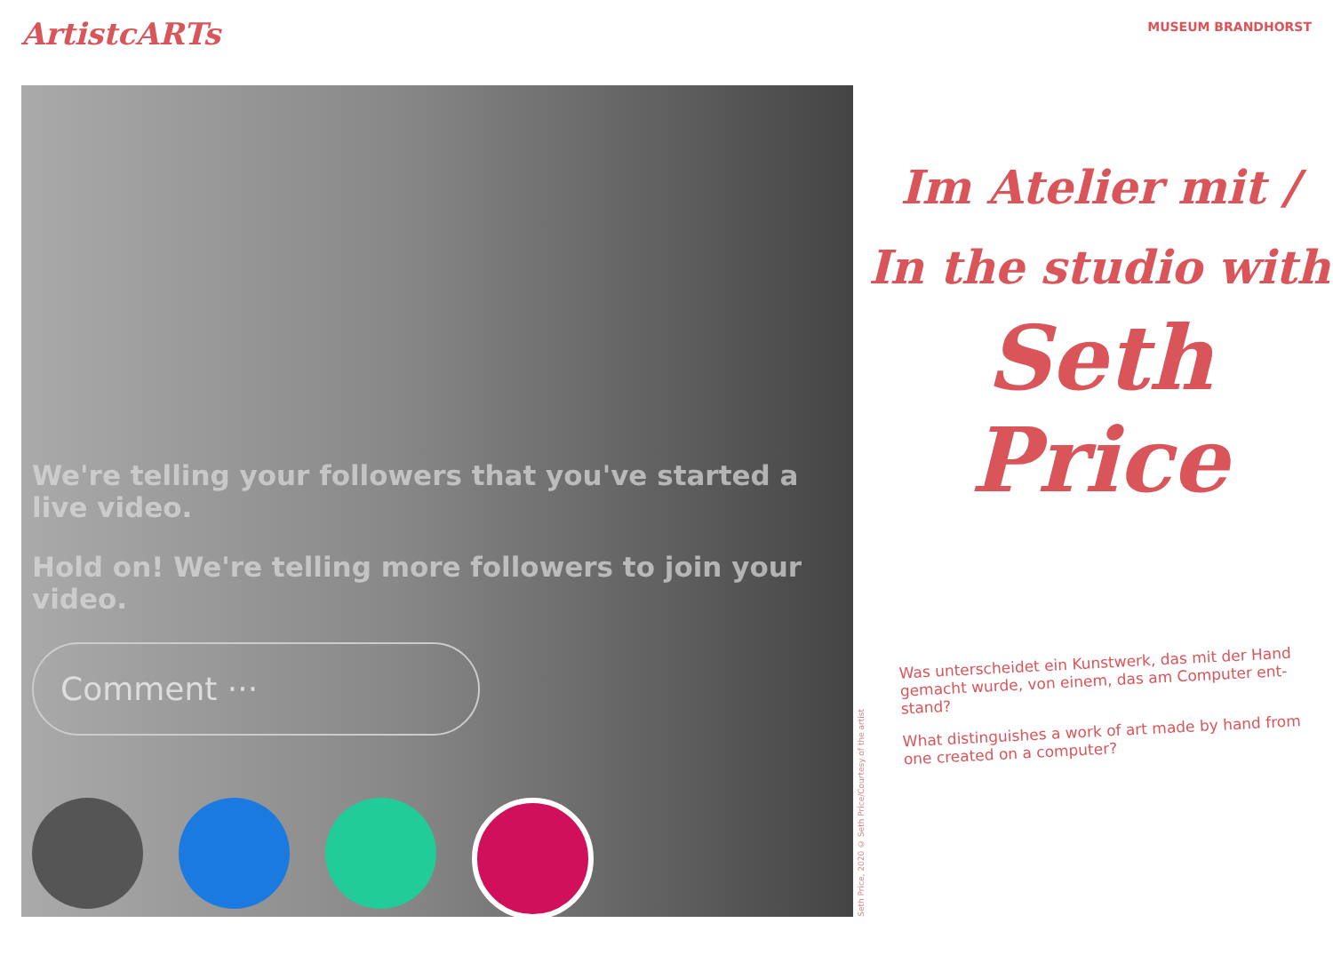ArtistcARTs
MUSEUM BRANDHORST
We're telling your followers that you've started a live video.
Hold on! We're telling more followers to join your video.
Comment ···
Seth Price, 2020 © Seth Price/Courtesy of the artist
Im Atelier mit /
In the studio with
Seth
Price
Was unterscheidet ein Kunstwerk, das mit der Hand gemacht wurde, von einem, das am Computer ent-stand?
What distinguishes a work of art made by hand from one created on a computer?